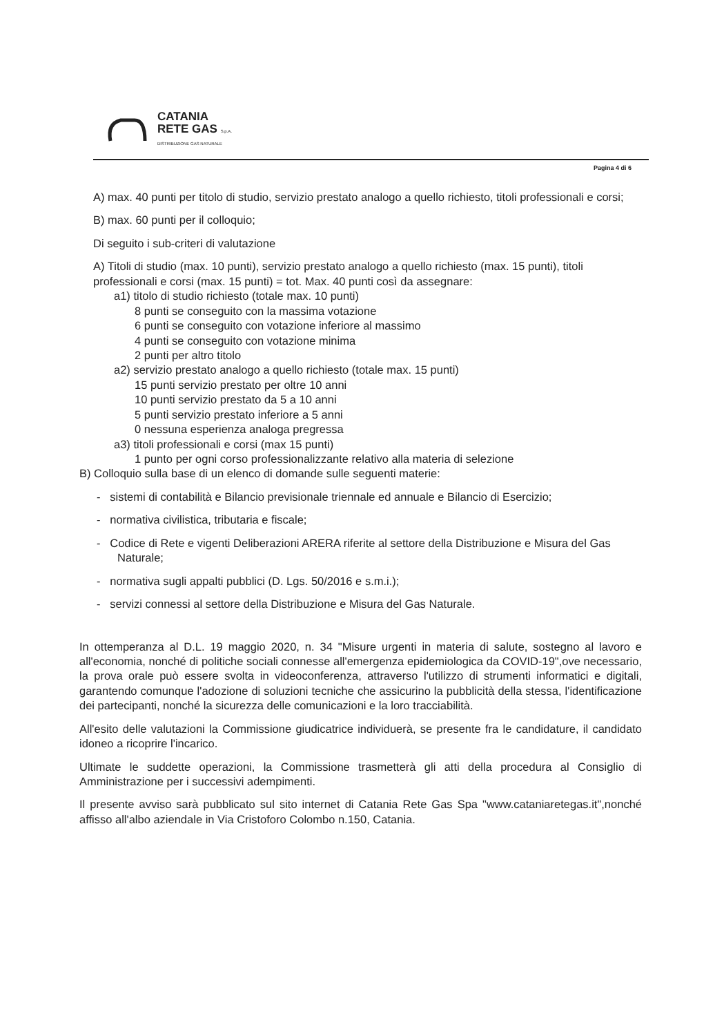CATANIA
RETE GAS S.p.A.
DISTRIBUZIONE GAS NATURALE
Pagina 4 di 6
A) max. 40 punti per titolo di studio, servizio prestato analogo a quello richiesto, titoli professionali e corsi;
B) max. 60 punti per il colloquio;
Di seguito i sub-criteri di valutazione
A) Titoli di studio (max. 10 punti), servizio prestato analogo a quello richiesto (max. 15 punti), titoli professionali e corsi (max. 15 punti) = tot. Max. 40 punti così da assegnare:
a1) titolo di studio richiesto (totale max. 10 punti)
8 punti se conseguito con la massima votazione
6 punti se conseguito con votazione inferiore al massimo
4 punti se conseguito con votazione minima
2 punti per altro titolo
a2) servizio prestato analogo a quello richiesto (totale max. 15 punti)
15 punti servizio prestato per oltre 10 anni
10 punti servizio prestato da 5 a 10 anni
5 punti servizio prestato inferiore a 5 anni
0 nessuna esperienza analoga pregressa
a3) titoli professionali e corsi (max 15 punti)
1 punto per ogni corso professionalizzante relativo alla materia di selezione
B) Colloquio sulla base di un elenco di domande sulle seguenti materie:
- sistemi di contabilità e Bilancio previsionale triennale ed annuale e Bilancio di Esercizio;
- normativa civilistica, tributaria e fiscale;
- Codice di Rete e vigenti Deliberazioni ARERA riferite al settore della Distribuzione e Misura del Gas Naturale;
- normativa sugli appalti pubblici (D. Lgs. 50/2016 e s.m.i.);
- servizi connessi al settore della Distribuzione e Misura del Gas Naturale.
In ottemperanza al D.L. 19 maggio 2020, n. 34 "Misure urgenti in materia di salute, sostegno al lavoro e all'economia, nonché di politiche sociali connesse all'emergenza epidemiologica da COVID-19",ove necessario, la prova orale può essere svolta in videoconferenza, attraverso l'utilizzo di strumenti informatici e digitali, garantendo comunque l'adozione di soluzioni tecniche che assicurino la pubblicità della stessa, l'identificazione dei partecipanti, nonché la sicurezza delle comunicazioni e la loro tracciabilità.
All'esito delle valutazioni la Commissione giudicatrice individuerà, se presente fra le candidature, il candidato idoneo a ricoprire l'incarico.
Ultimate le suddette operazioni, la Commissione trasmetterà gli atti della procedura al Consiglio di Amministrazione per i successivi adempimenti.
Il presente avviso sarà pubblicato sul sito internet di Catania Rete Gas Spa "www.cataniaretegas.it",nonché affisso all'albo aziendale in Via Cristoforo Colombo n.150, Catania.